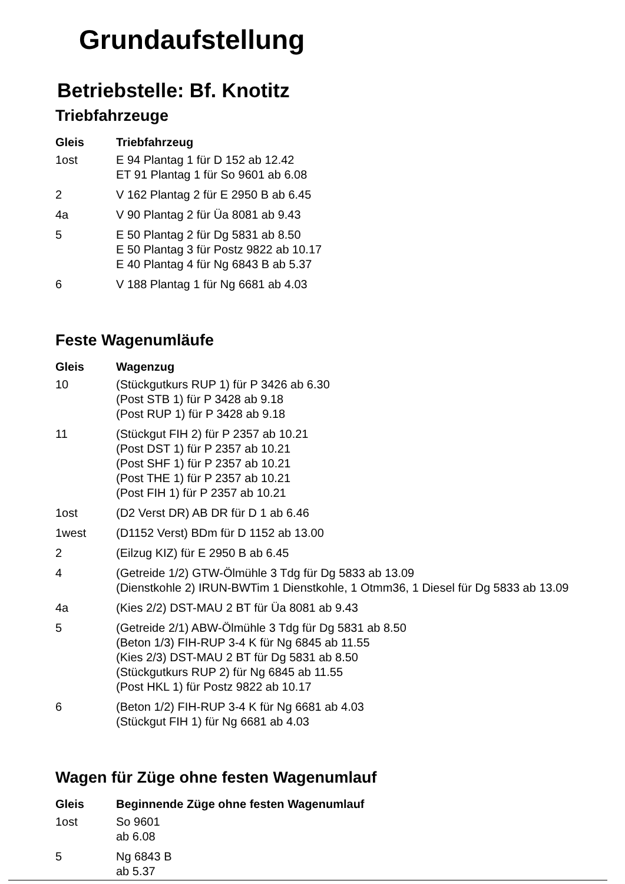Grundaufstellung
Betriebstelle: Bf. Knotitz
Triebfahrzeuge
| Gleis | Triebfahrzeug |
| --- | --- |
| 1ost | E 94 Plantag 1 für D 152 ab 12.42 ET 91 Plantag 1 für So 9601 ab 6.08 |
| 2 | V 162 Plantag 2 für E 2950 B ab 6.45 |
| 4a | V 90 Plantag 2 für Üa 8081 ab 9.43 |
| 5 | E 50 Plantag 2 für Dg 5831 ab 8.50 E 50 Plantag 3 für Postz 9822 ab 10.17 E 40 Plantag 4 für Ng 6843 B ab 5.37 |
| 6 | V 188 Plantag 1 für Ng 6681 ab 4.03 |
Feste Wagenumläufe
| Gleis | Wagenzug |
| --- | --- |
| 10 | (Stückgutkurs RUP 1) für P 3426 ab 6.30 (Post STB 1) für P 3428 ab 9.18 (Post RUP 1) für P 3428 ab 9.18 |
| 11 | (Stückgut FIH 2) für P 2357 ab 10.21 (Post DST 1) für P 2357 ab 10.21 (Post SHF 1) für P 2357 ab 10.21 (Post THE 1) für P 2357 ab 10.21 (Post FIH 1) für P 2357 ab 10.21 |
| 1ost | (D2 Verst DR) AB DR für D 1 ab 6.46 |
| 1west | (D1152 Verst) BDm für D 1152 ab 13.00 |
| 2 | (Eilzug KIZ) für E 2950 B ab 6.45 |
| 4 | (Getreide 1/2) GTW-Ölmühle 3 Tdg für Dg 5833 ab 13.09 (Dienstkohle 2) IRUN-BWTim 1 Dienstkohle, 1 Otmm36, 1 Diesel für Dg 5833 ab 13.09 |
| 4a | (Kies 2/2) DST-MAU 2 BT für Üa 8081 ab 9.43 |
| 5 | (Getreide 2/1) ABW-Ölmühle 3 Tdg für Dg 5831 ab 8.50 (Beton 1/3) FIH-RUP 3-4 K für Ng 6845 ab 11.55 (Kies 2/3) DST-MAU 2 BT für Dg 5831 ab 8.50 (Stückgutkurs RUP 2) für Ng 6845 ab 11.55 (Post HKL 1) für Postz 9822 ab 10.17 |
| 6 | (Beton 1/2) FIH-RUP 3-4 K für Ng 6681 ab 4.03 (Stückgut FIH 1) für Ng 6681 ab 4.03 |
Wagen für Züge ohne festen Wagenumlauf
| Gleis | Beginnende Züge ohne festen Wagenumlauf |
| --- | --- |
| 1ost | So 9601 ab 6.08 |
| 5 | Ng 6843 B ab 5.37 |